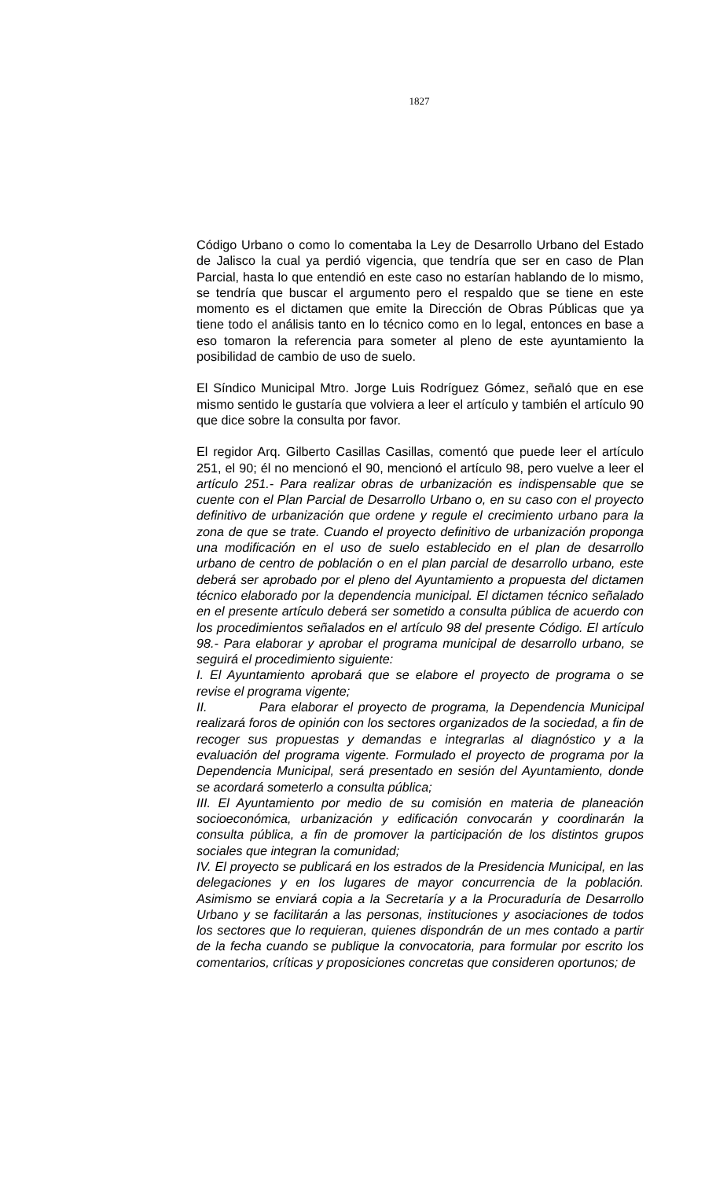1827
Código Urbano o como lo comentaba la Ley de Desarrollo Urbano del Estado de Jalisco la cual ya perdió vigencia, que tendría que ser en caso de Plan Parcial, hasta lo que entendió en este caso no estarían hablando de lo mismo, se tendría que buscar el argumento pero el respaldo que se tiene en este momento es el dictamen que emite la Dirección de Obras Públicas que ya tiene todo el análisis tanto en lo técnico como en lo legal, entonces en base a eso tomaron la referencia para someter al pleno de este ayuntamiento la posibilidad de cambio de uso de suelo.
El Síndico Municipal Mtro. Jorge Luis Rodríguez Gómez, señaló que en ese mismo sentido le gustaría que volviera a leer el artículo y también el artículo 90 que dice sobre la consulta por favor.
El regidor Arq. Gilberto Casillas Casillas, comentó que puede leer el artículo 251, el 90; él no mencionó el 90, mencionó el artículo 98, pero vuelve a leer el artículo 251.- Para realizar obras de urbanización es indispensable que se cuente con el Plan Parcial de Desarrollo Urbano o, en su caso con el proyecto definitivo de urbanización que ordene y regule el crecimiento urbano para la zona de que se trate. Cuando el proyecto definitivo de urbanización proponga una modificación en el uso de suelo establecido en el plan de desarrollo urbano de centro de población o en el plan parcial de desarrollo urbano, este deberá ser aprobado por el pleno del Ayuntamiento a propuesta del dictamen técnico elaborado por la dependencia municipal. El dictamen técnico señalado en el presente artículo deberá ser sometido a consulta pública de acuerdo con los procedimientos señalados en el artículo 98 del presente Código. El artículo 98.- Para elaborar y aprobar el programa municipal de desarrollo urbano, se seguirá el procedimiento siguiente:
I. El Ayuntamiento aprobará que se elabore el proyecto de programa o se revise el programa vigente;
II. Para elaborar el proyecto de programa, la Dependencia Municipal realizará foros de opinión con los sectores organizados de la sociedad, a fin de recoger sus propuestas y demandas e integrarlas al diagnóstico y a la evaluación del programa vigente. Formulado el proyecto de programa por la Dependencia Municipal, será presentado en sesión del Ayuntamiento, donde se acordará someterlo a consulta pública;
III. El Ayuntamiento por medio de su comisión en materia de planeación socioeconómica, urbanización y edificación convocarán y coordinarán la consulta pública, a fin de promover la participación de los distintos grupos sociales que integran la comunidad;
IV. El proyecto se publicará en los estrados de la Presidencia Municipal, en las delegaciones y en los lugares de mayor concurrencia de la población. Asimismo se enviará copia a la Secretaría y a la Procuraduría de Desarrollo Urbano y se facilitarán a las personas, instituciones y asociaciones de todos los sectores que lo requieran, quienes dispondrán de un mes contado a partir de la fecha cuando se publique la convocatoria, para formular por escrito los comentarios, críticas y proposiciones concretas que consideren oportunos; de